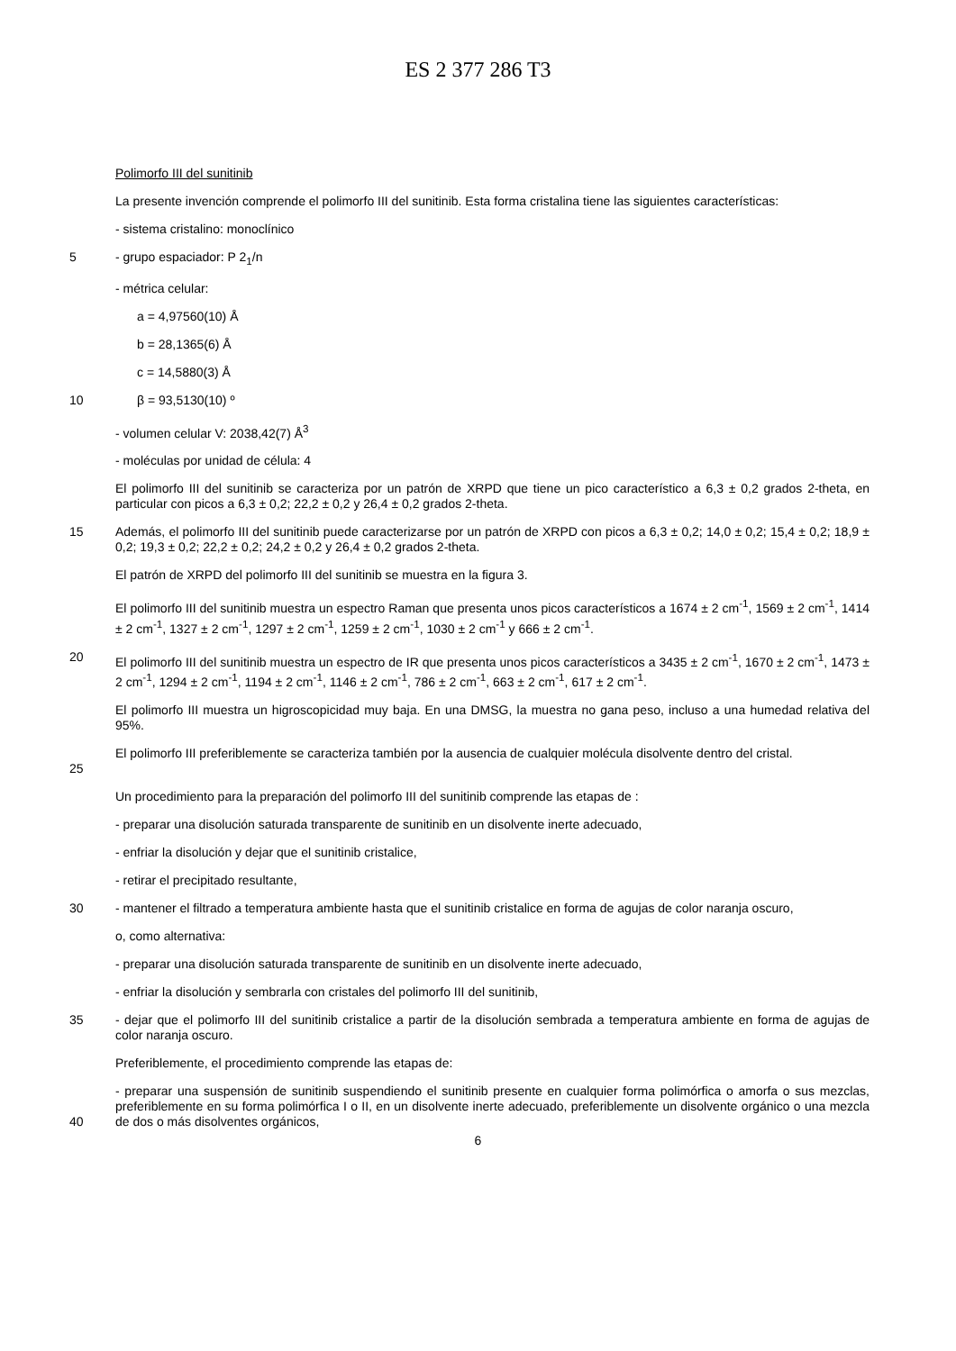ES 2 377 286 T3
Polimorfo III del sunitinib
La presente invención comprende el polimorfo III del sunitinib. Esta forma cristalina tiene las siguientes características:
- sistema cristalino: monoclínico
5 - grupo espaciador: P 2<sub>1</sub>/n
- métrica celular:
a = 4,97560(10) Å
b = 28,1365(6) Å
c = 14,5880(3) Å
10 β = 93,5130(10) º
- volumen celular V: 2038,42(7) Å<sup>3</sup>
- moléculas por unidad de célula: 4
El polimorfo III del sunitinib se caracteriza por un patrón de XRPD que tiene un pico característico a 6,3 ± 0,2 grados 2-theta, en particular con picos a 6,3 ± 0,2; 22,2 ± 0,2 y 26,4 ± 0,2 grados 2-theta.
15 Además, el polimorfo III del sunitinib puede caracterizarse por un patrón de XRPD con picos a 6,3 ± 0,2; 14,0 ± 0,2; 15,4 ± 0,2; 18,9 ± 0,2; 19,3 ± 0,2; 22,2 ± 0,2; 24,2 ± 0,2 y 26,4 ± 0,2 grados 2-theta.
El patrón de XRPD del polimorfo III del sunitinib se muestra en la figura 3.
El polimorfo III del sunitinib muestra un espectro Raman que presenta unos picos característicos a 1674 ± 2 cm<sup>-1</sup>, 1569 ± 2 cm<sup>-1</sup>, 1414 ± 2 cm<sup>-1</sup>, 1327 ± 2 cm<sup>-1</sup>, 1297 ± 2 cm<sup>-1</sup>, 1259 ± 2 cm<sup>-1</sup>, 1030 ± 2 cm<sup>-1</sup> y 666 ± 2 cm<sup>-1</sup>.
20 El polimorfo III del sunitinib muestra un espectro de IR que presenta unos picos característicos a 3435 ± 2 cm<sup>-1</sup>, 1670 ± 2 cm<sup>-1</sup>, 1473 ± 2 cm<sup>-1</sup>, 1294 ± 2 cm<sup>-1</sup>, 1194 ± 2 cm<sup>-1</sup>, 1146 ± 2 cm<sup>-1</sup>, 786 ± 2 cm<sup>-1</sup>, 663 ± 2 cm<sup>-1</sup>, 617 ± 2 cm<sup>-1</sup>.
El polimorfo III muestra un higroscopicidad muy baja. En una DMSG, la muestra no gana peso, incluso a una humedad relativa del 95%.
25 El polimorfo III preferiblemente se caracteriza también por la ausencia de cualquier molécula disolvente dentro del cristal.
Un procedimiento para la preparación del polimorfo III del sunitinib comprende las etapas de :
- preparar una disolución saturada transparente de sunitinib en un disolvente inerte adecuado,
- enfriar la disolución y dejar que el sunitinib cristalice,
- retirar el precipitado resultante,
30 - mantener el filtrado a temperatura ambiente hasta que el sunitinib cristalice en forma de agujas de color naranja oscuro,
o, como alternativa:
- preparar una disolución saturada transparente de sunitinib en un disolvente inerte adecuado,
- enfriar la disolución y sembrarla con cristales del polimorfo III del sunitinib,
35 - dejar que el polimorfo III del sunitinib cristalice a partir de la disolución sembrada a temperatura ambiente en forma de agujas de color naranja oscuro.
Preferiblemente, el procedimiento comprende las etapas de:
40 - preparar una suspensión de sunitinib suspendiendo el sunitinib presente en cualquier forma polimórfica o amorfa o sus mezclas, preferiblemente en su forma polimórfica I o II, en un disolvente inerte adecuado, preferiblemente un disolvente orgánico o una mezcla de dos o más disolventes orgánicos,
6